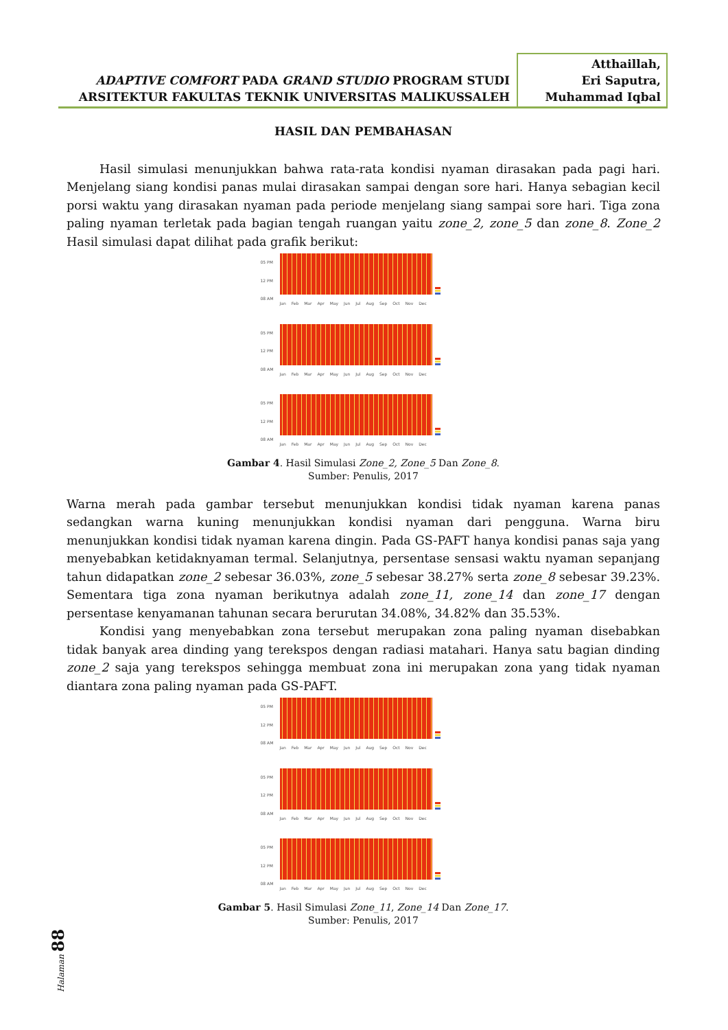ADAPTIVE COMFORT PADA GRAND STUDIO PROGRAM STUDI
ARSITEKTUR FAKULTAS TEKNIK UNIVERSITAS MALIKUSSALEH
Atthaillah,
Eri Saputra,
Muhammad Iqbal
HASIL DAN PEMBAHASAN
Hasil simulasi menunjukkan bahwa rata-rata kondisi nyaman dirasakan pada pagi hari. Menjelang siang kondisi panas mulai dirasakan sampai dengan sore hari. Hanya sebagian kecil porsi waktu yang dirasakan nyaman pada periode menjelang siang sampai sore hari. Tiga zona paling nyaman terletak pada bagian tengah ruangan yaitu zone_2, zone_5 dan zone_8. Zone_2 Hasil simulasi dapat dilihat pada grafik berikut:
05 PM
12 PM
08 AM
Jan Feb Mar Apr May Jun Jul Aug Sep Oct Nov Dec
05 PM
12 PM
08 AM
Jan Feb Mar Apr May Jun Jul Aug Sep Oct Nov Dec
05 PM
12 PM
08 AM
Jan Feb Mar Apr May Jun Jul Aug Sep Oct Nov Dec
Gambar 4. Hasil Simulasi Zone_2, Zone_5 Dan Zone_8.
Sumber: Penulis, 2017
Warna merah pada gambar tersebut menunjukkan kondisi tidak nyaman karena panas sedangkan warna kuning menunjukkan kondisi nyaman dari pengguna. Warna biru menunjukkan kondisi tidak nyaman karena dingin. Pada GS-PAFT hanya kondisi panas saja yang menyebabkan ketidaknyaman termal. Selanjutnya, persentase sensasi waktu nyaman sepanjang tahun didapatkan zone_2 sebesar 36.03%, zone_5 sebesar 38.27% serta zone_8 sebesar 39.23%. Sementara tiga zona nyaman berikutnya adalah zone_11, zone_14 dan zone_17 dengan persentase kenyamanan tahunan secara berurutan 34.08%, 34.82% dan 35.53%.
Kondisi yang menyebabkan zona tersebut merupakan zona paling nyaman disebabkan tidak banyak area dinding yang terekspos dengan radiasi matahari. Hanya satu bagian dinding zone_2 saja yang terekspos sehingga membuat zona ini merupakan zona yang tidak nyaman diantara zona paling nyaman pada GS-PAFT.
05 PM
12 PM
08 AM
Jan Feb Mar Apr May Jun Jul Aug Sep Oct Nov Dec
05 PM
12 PM
08 AM
Jan Feb Mar Apr May Jun Jul Aug Sep Oct Nov Dec
05 PM
12 PM
08 AM
Jan Feb Mar Apr May Jun Jul Aug Sep Oct Nov Dec
Gambar 5. Hasil Simulasi Zone_11, Zone_14 Dan Zone_17.
Sumber: Penulis, 2017
Halaman 88